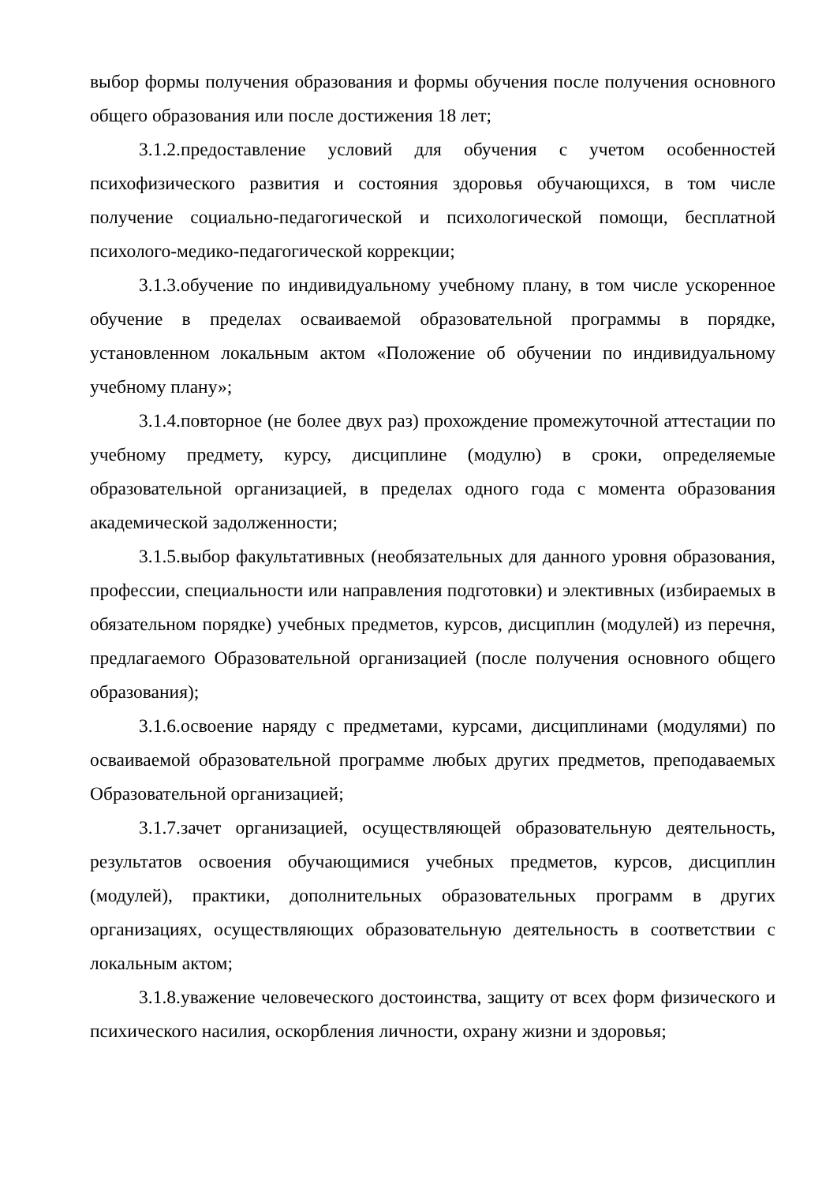выбор формы получения образования и формы обучения после получения основного общего образования или после достижения 18 лет;
3.1.2.предоставление условий для обучения с учетом особенностей психофизического развития и состояния здоровья обучающихся, в том числе получение социально-педагогической и психологической помощи, бесплатной психолого-медико-педагогической коррекции;
3.1.3.обучение по индивидуальному учебному плану, в том числе ускоренное обучение в пределах осваиваемой образовательной программы в порядке, установленном локальным актом «Положение об обучении по индивидуальному учебному плану»;
3.1.4.повторное (не более двух раз) прохождение промежуточной аттестации по учебному предмету, курсу, дисциплине (модулю) в сроки, определяемые образовательной организацией, в пределах одного года с момента образования академической задолженности;
3.1.5.выбор факультативных (необязательных для данного уровня образования, профессии, специальности или направления подготовки) и элективных (избираемых в обязательном порядке) учебных предметов, курсов, дисциплин (модулей) из перечня, предлагаемого Образовательной организацией (после получения основного общего образования);
3.1.6.освоение наряду с предметами, курсами, дисциплинами (модулями) по осваиваемой образовательной программе любых других предметов, преподаваемых Образовательной организацией;
3.1.7.зачет организацией, осуществляющей образовательную деятельность, результатов освоения обучающимися учебных предметов, курсов, дисциплин (модулей), практики, дополнительных образовательных программ в других организациях, осуществляющих образовательную деятельность в соответствии с локальным актом;
3.1.8.уважение человеческого достоинства, защиту от всех форм физического и психического насилия, оскорбления личности, охрану жизни и здоровья;